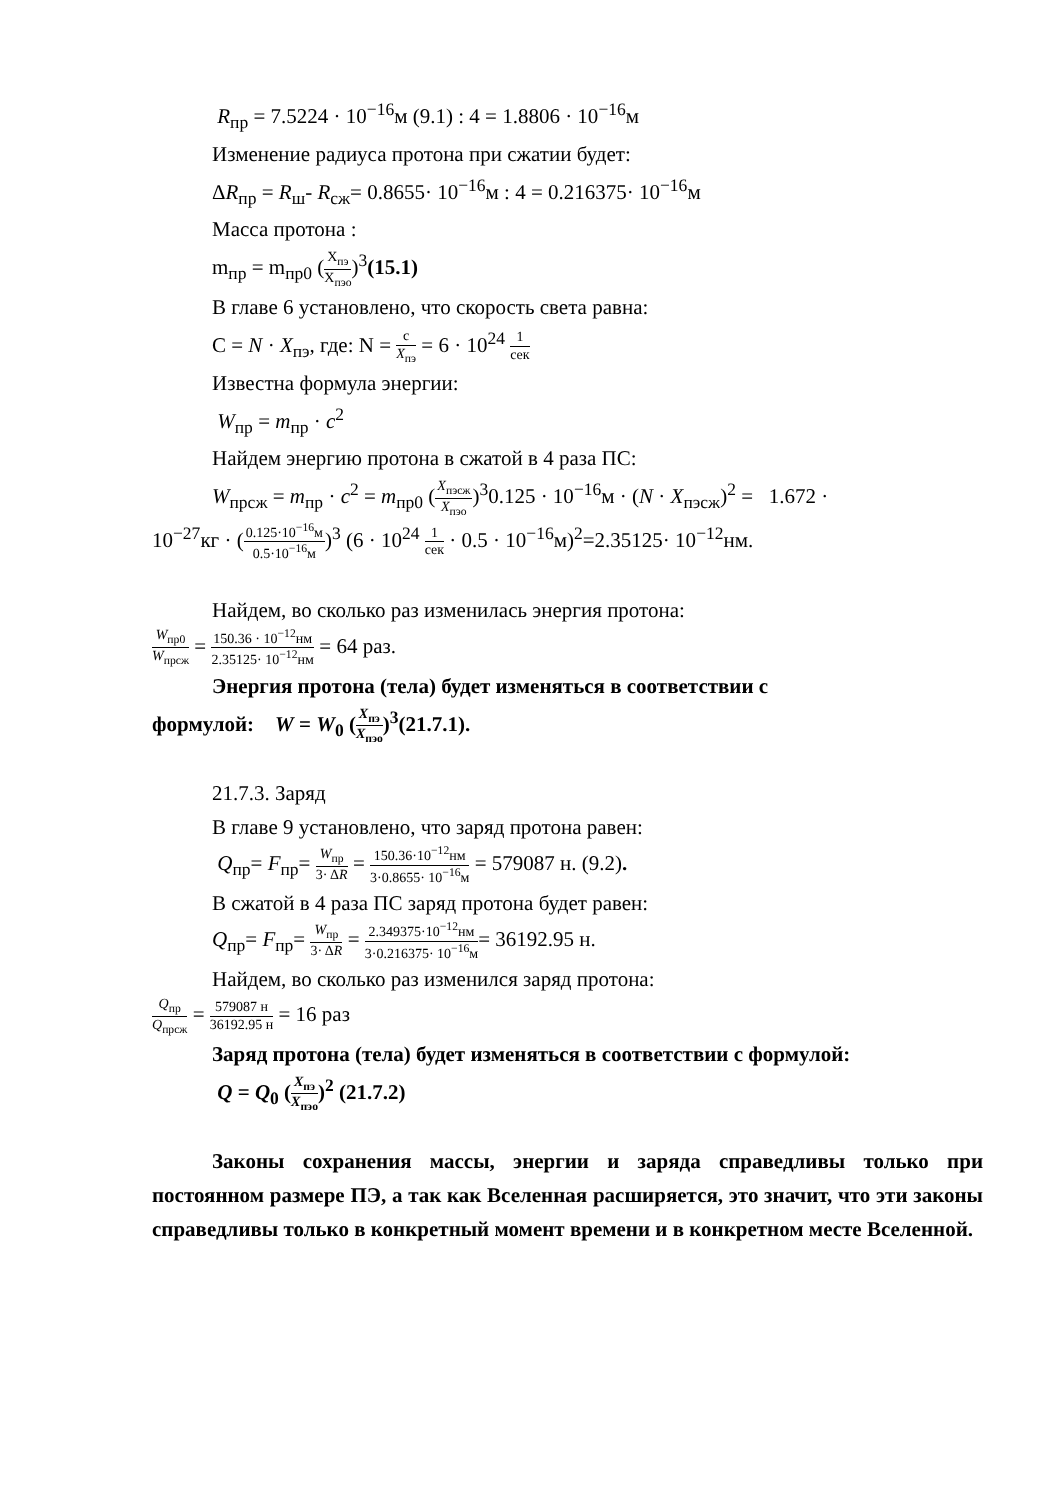R<sub>пр</sub> = 7.5224 · 10<sup>−16</sup>м (9.1) : 4 = 1.8806 · 10<sup>−16</sup>м
Изменение радиуса протона при сжатии будет:
ΔR<sub>пр</sub> = R<sub>ш</sub>- R<sub>сж</sub>= 0.8655· 10<sup>−16</sup>м : 4 = 0.216375· 10<sup>−16</sup>м
Масса протона :
m<sub>пр</sub> = m<sub>пр0</sub> (X<sub>пэ</sub> X<sub>пэо</sub>)<sup>3</sup>(15.1)
В главе 6 установлено, что скорость света равна:
С = N · X<sub>пэ</sub>, где: N = c X<sub>пэ</sub> = 6 · 10<sup>24</sup> 1 сек
Известна формула энергии:
W<sub>пр</sub> = m<sub>пр</sub> · c<sup>2</sup>
Найдем энергию протона в сжатой в 4 раза ПС:
W<sub>прсж</sub> = m<sub>пр</sub> · c<sup>2</sup> = m<sub>пр0</sub> (X<sub>пэсж</sub> X<sub>пэо</sub>)<sup>3</sup>0.125 · 10<sup>−16</sup>м · (N · X<sub>пэсж</sub>)<sup>2</sup> = 1.672 ·
10<sup>−27</sup>кг · (0.125·10<sup>−16</sup>м 0.5·10<sup>−16</sup>м)<sup>3</sup> (6 · 10<sup>24</sup> 1 сек · 0.5 · 10<sup>−16</sup>м)<sup>2</sup>=2.35125· 10<sup>−12</sup>нм.
Найдем, во сколько раз изменилась энергия протона:
W<sub>пр0</sub> W<sub>прсж</sub> = 150.36 · 10<sup>−12</sup>нм 2.35125· 10<sup>−12</sup>нм = 64 раз.
Энергия протона (тела) будет изменяться в соответствии с
формулой: W = W<sub>0</sub> (X<sub>пэ</sub> X<sub>пэо</sub>)<sup>3</sup>(21.7.1).
21.7.3. Заряд
В главе 9 установлено, что заряд протона равен:
Q<sub>пр</sub>= F<sub>пр</sub>= W<sub>пр</sub> 3· ΔR = 150.36·10<sup>−12</sup>нм 3·0.8655· 10<sup>−16</sup>м = 579087 н. (9.2).
В сжатой в 4 раза ПС заряд протона будет равен:
Q<sub>пр</sub>= F<sub>пр</sub>= W<sub>пр</sub> 3· ΔR = 2.349375·10<sup>−12</sup>нм 3·0.216375· 10<sup>−16</sup>м= 36192.95 н.
Найдем, во сколько раз изменился заряд протона:
Q<sub>пр</sub> Q<sub>прсж</sub> = 579087 н 36192.95 н = 16 раз
Заряд протона (тела) будет изменяться в соответствии с формулой:
Q = Q<sub>0</sub> (X<sub>пэ</sub> X<sub>пэо</sub>)<sup>2</sup> (21.7.2)
Законы сохранения массы, энергии и заряда справедливы только при постоянном размере ПЭ, а так как Вселенная расширяется, это значит, что эти законы справедливы только в конкретный момент времени и в конкретном месте Вселенной.